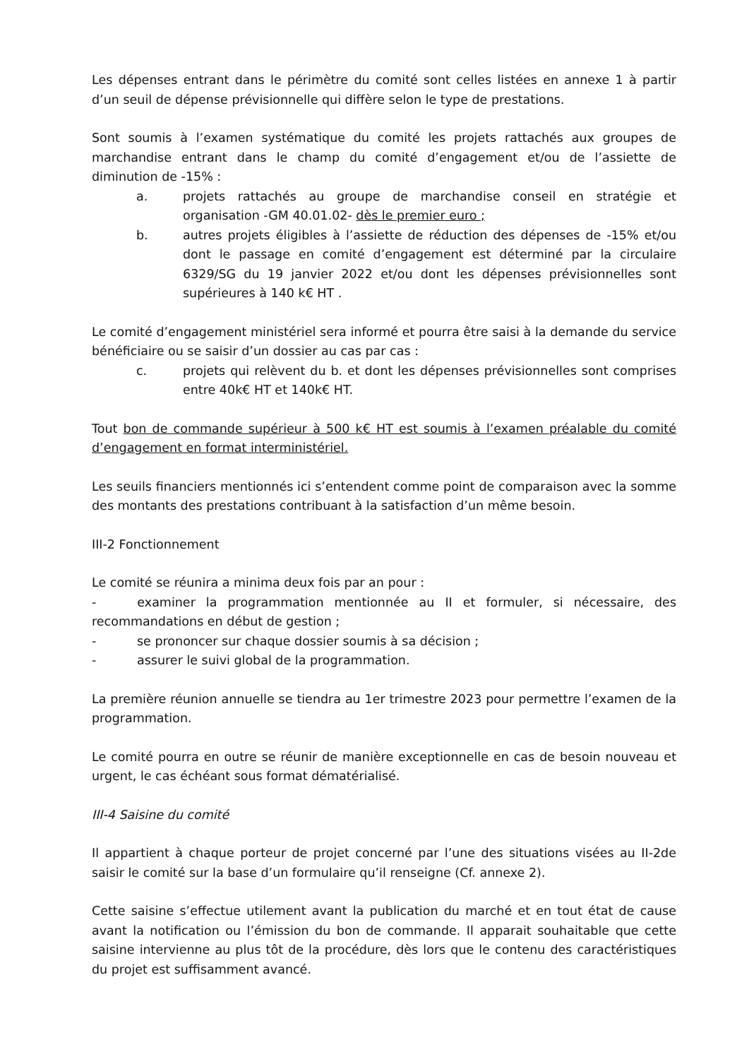Les dépenses entrant dans le périmètre du comité sont celles listées en annexe 1 à partir d’un seuil de dépense prévisionnelle qui diffère selon le type de prestations.
Sont soumis à l’examen systématique du comité les projets rattachés aux groupes de marchandise entrant dans le champ du comité d’engagement et/ou de l’assiette de diminution de -15% :
a. projets rattachés au groupe de marchandise conseil en stratégie et organisation -GM 40.01.02- dès le premier euro ;
b. autres projets éligibles à l’assiette de réduction des dépenses de -15% et/ou dont le passage en comité d’engagement est déterminé par la circulaire 6329/SG du 19 janvier 2022 et/ou dont les dépenses prévisionnelles sont supérieures à 140 k€ HT .
Le comité d’engagement ministériel sera informé et pourra être saisi à la demande du service bénéficiaire ou se saisir d’un dossier au cas par cas :
c. projets qui relèvent du b. et dont les dépenses prévisionnelles sont comprises entre 40k€ HT et 140k€ HT.
Tout bon de commande supérieur à 500 k€ HT est soumis à l’examen préalable du comité d’engagement en format interministériel.
Les seuils financiers mentionnés ici s’entendent comme point de comparaison avec la somme des montants des prestations contribuant à la satisfaction d’un même besoin.
III-2 Fonctionnement
Le comité se réunira a minima deux fois par an pour :
- examiner la programmation mentionnée au II et formuler, si nécessaire, des recommandations en début de gestion ;
- se prononcer sur chaque dossier soumis à sa décision ;
- assurer le suivi global de la programmation.
La première réunion annuelle se tiendra au 1er trimestre 2023 pour permettre l’examen de la programmation.
Le comité pourra en outre se réunir de manière exceptionnelle en cas de besoin nouveau et urgent, le cas échéant sous format dématérialisé.
III-4 Saisine du comité
Il appartient à chaque porteur de projet concerné par l’une des situations visées au II-2de saisir le comité sur la base d’un formulaire qu’il renseigne (Cf. annexe 2).
Cette saisine s’effectue utilement avant la publication du marché et en tout état de cause avant la notification ou l’émission du bon de commande. Il apparait souhaitable que cette saisine intervienne au plus tôt de la procédure, dès lors que le contenu des caractéristiques du projet est suffisamment avancé.